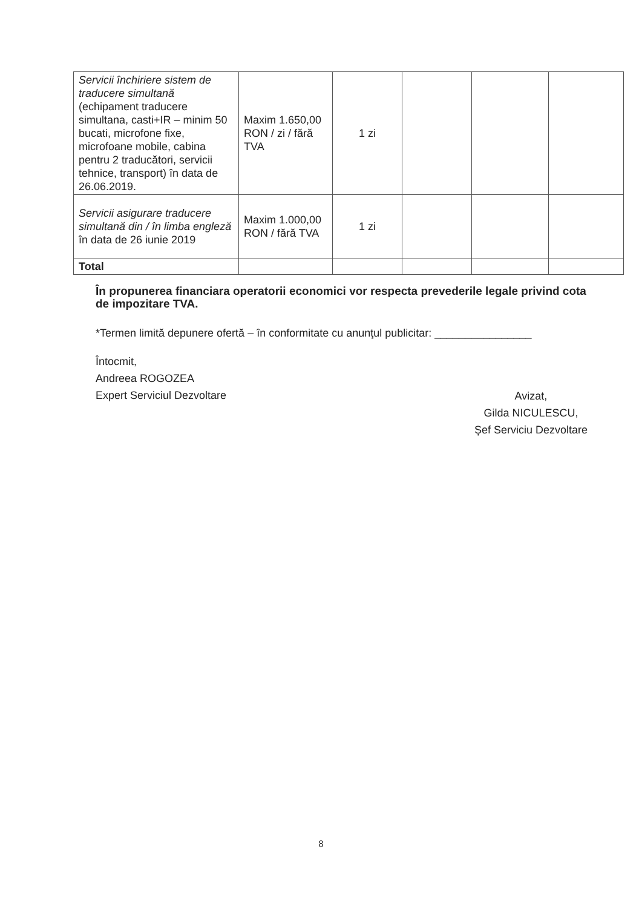| Servicii închiriere sistem de traducere simultană (echipament traducere simultana, casti+IR – minim 50 bucati, microfone fixe, microfoane mobile, cabina pentru 2 traducători, servicii tehnice, transport) în data de 26.06.2019. | Maxim 1.650,00 RON / zi / fără TVA | 1 zi | | | |
| Servicii asigurare traducere simultană din / în limba engleză în data de 26 iunie 2019 | Maxim 1.000,00 RON / fără TVA | 1 zi | | | |
| Total | | | | | |
În propunerea financiara operatorii economici vor respecta prevederile legale privind cota de impozitare TVA.
*Termen limită depunere ofertă – în conformitate cu anunţul publicitar: ________________
Întocmit,
Andreea ROGOZEA
Expert Serviciul Dezvoltare
Avizat,
Gilda NICULESCU,
Șef Serviciu Dezvoltare
8